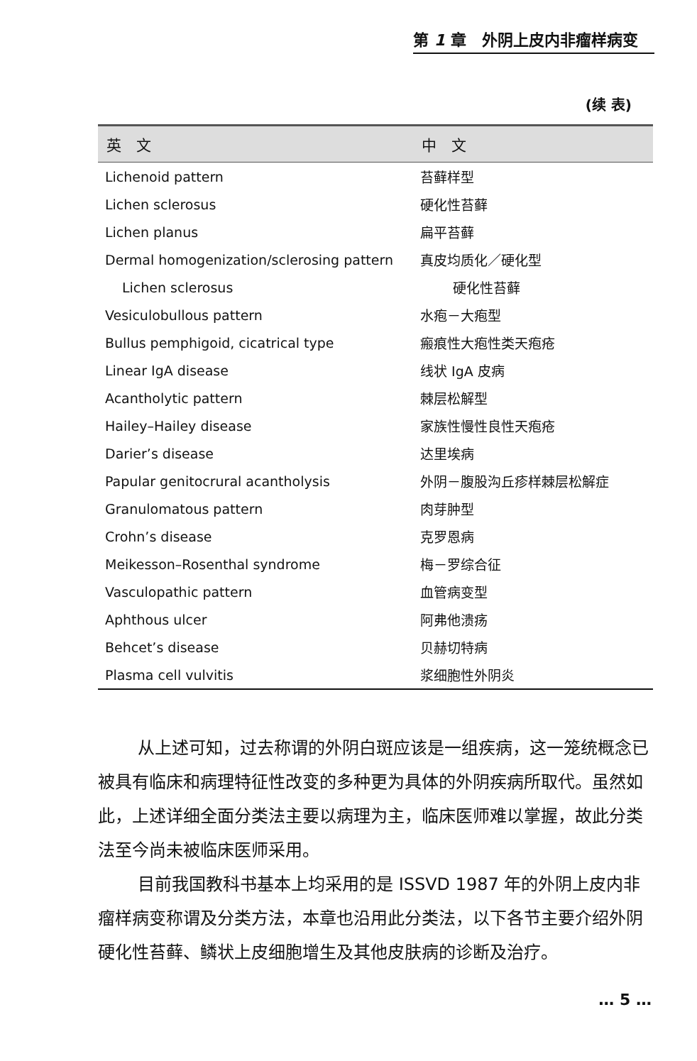第 1 章　外阴上皮内非瘤样病变
(续 表)
| 英 文 | 中 文 |
| --- | --- |
| Lichenoid pattern | 苔藓样型 |
| Lichen sclerosus | 硬化性苔藓 |
| Lichen planus | 扁平苔藓 |
| Dermal homogenization/sclerosing pattern | 真皮均质化／硬化型 |
| Lichen sclerosus | 硬化性苔藓 |
| Vesiculobullous pattern | 水疱－大疱型 |
| Bullus pemphigoid, cicatrical type | 瘢痕性大疱性类天疱疮 |
| Linear IgA disease | 线状 IgA 皮病 |
| Acantholytic pattern | 棘层松解型 |
| Hailey–Hailey disease | 家族性慢性良性天疱疮 |
| Darier’s disease | 达里埃病 |
| Papular genitocrural acantholysis | 外阴－腹股沟丘疹样棘层松解症 |
| Granulomatous pattern | 肉芽肿型 |
| Crohn’s disease | 克罗恩病 |
| Meikesson–Rosenthal syndrome | 梅－罗综合征 |
| Vasculopathic pattern | 血管病变型 |
| Aphthous ulcer | 阿弗他溃疡 |
| Behcet’s disease | 贝赫切特病 |
| Plasma cell vulvitis | 浆细胞性外阴炎 |
从上述可知，过去称谓的外阴白斑应该是一组疾病，这一笼统概念已被具有临床和病理特征性改变的多种更为具体的外阴疾病所取代。虽然如此，上述详细全面分类法主要以病理为主，临床医师难以掌握，故此分类法至今尚未被临床医师采用。
目前我国教科书基本上均采用的是 ISSVD 1987 年的外阴上皮内非瘤样病变称谓及分类方法，本章也沿用此分类法，以下各节主要介绍外阴硬化性苔藓、鳞状上皮细胞增生及其他皮肤病的诊断及治疗。
… 5 …